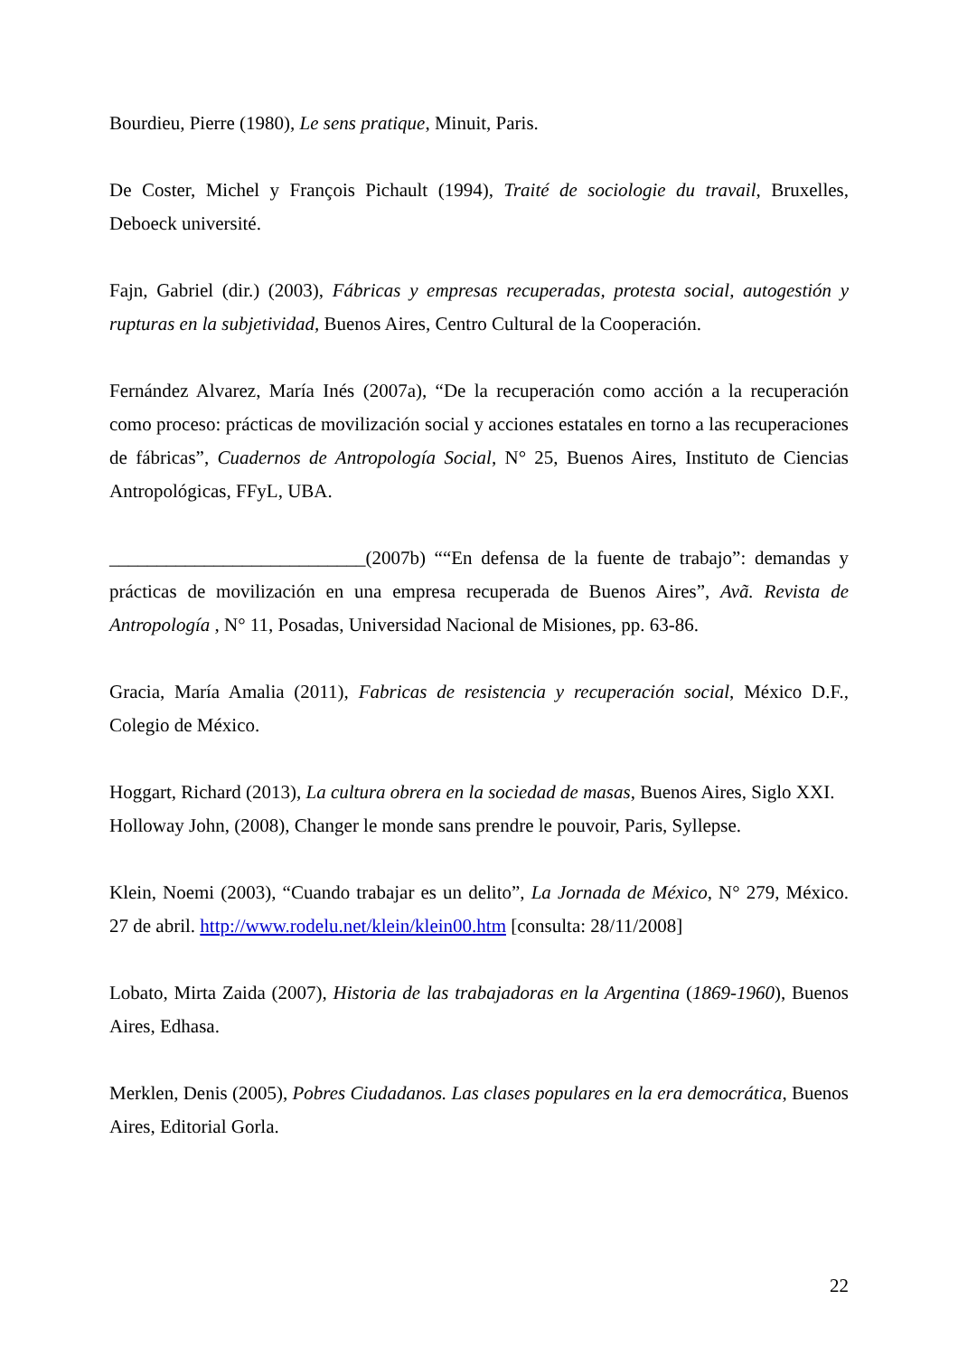Bourdieu, Pierre (1980), Le sens pratique, Minuit, Paris.
De Coster, Michel y François Pichault (1994), Traité de sociologie du travail, Bruxelles, Deboeck université.
Fajn, Gabriel (dir.) (2003), Fábricas y empresas recuperadas, protesta social, autogestión y rupturas en la subjetividad, Buenos Aires, Centro Cultural de la Cooperación.
Fernández Alvarez, María Inés (2007a), “De la recuperación como acción a la recuperación como proceso: prácticas de movilización social y acciones estatales en torno a las recuperaciones de fábricas”, Cuadernos de Antropología Social, N° 25, Buenos Aires, Instituto de Ciencias Antropológicas, FFyL, UBA.
___________________________(2007b) ““En defensa de la fuente de trabajo”: demandas y prácticas de movilización en una empresa recuperada de Buenos Aires”, Avã. Revista de Antropología , N° 11, Posadas, Universidad Nacional de Misiones, pp. 63-86.
Gracia, María Amalia (2011), Fabricas de resistencia y recuperación social, México D.F., Colegio de México.
Hoggart, Richard (2013), La cultura obrera en la sociedad de masas, Buenos Aires, Siglo XXI.
Holloway John, (2008), Changer le monde sans prendre le pouvoir, Paris, Syllepse.
Klein, Noemi (2003), “Cuando trabajar es un delito”, La Jornada de México, N° 279, México. 27 de abril. http://www.rodelu.net/klein/klein00.htm [consulta: 28/11/2008]
Lobato, Mirta Zaida (2007), Historia de las trabajadoras en la Argentina (1869-1960), Buenos Aires, Edhasa.
Merklen, Denis (2005), Pobres Ciudadanos. Las clases populares en la era democrática, Buenos Aires, Editorial Gorla.
22